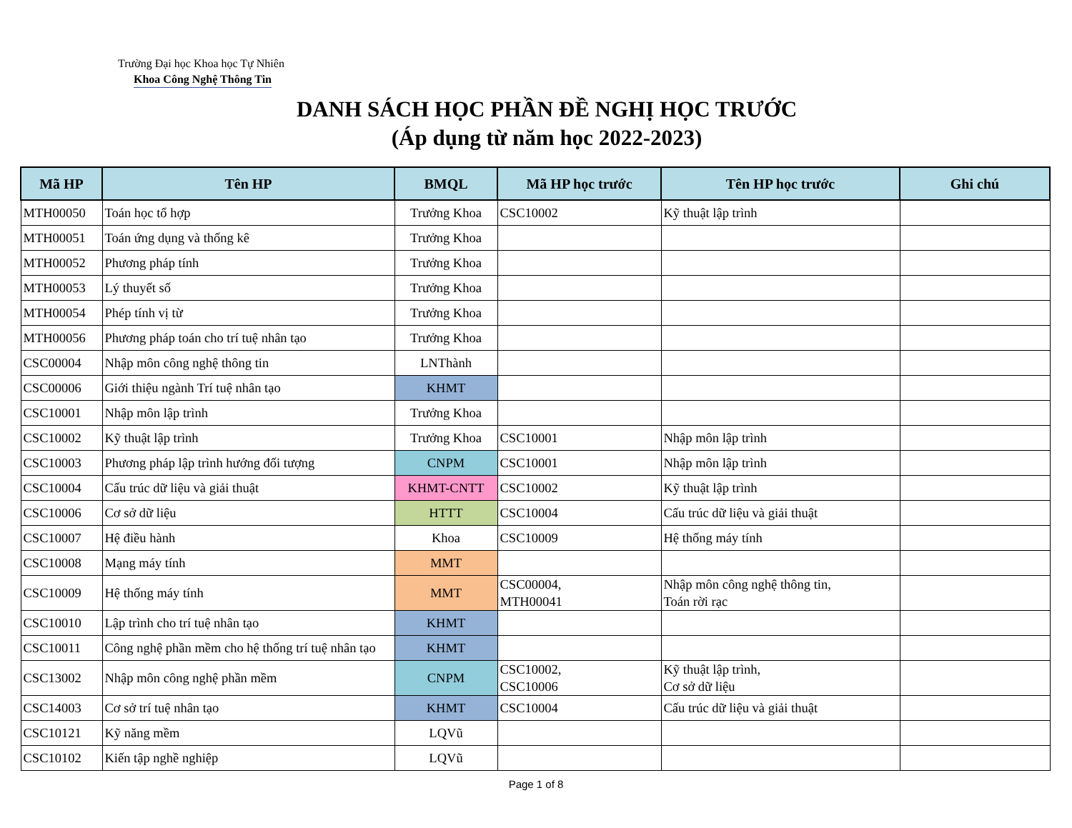Trường Đại học Khoa học Tự Nhiên
Khoa Công Nghệ Thông Tin
DANH SÁCH HỌC PHẦN ĐỀ NGHỊ HỌC TRƯỚC
(Áp dụng từ năm học 2022-2023)
| Mã HP | Tên HP | BMQL | Mã HP học trước | Tên HP học trước | Ghi chú |
| --- | --- | --- | --- | --- | --- |
| MTH00050 | Toán học tổ hợp | Trưởng Khoa | CSC10002 | Kỹ thuật lập trình | |
| MTH00051 | Toán ứng dụng và thống kê | Trưởng Khoa | | | |
| MTH00052 | Phương pháp tính | Trưởng Khoa | | | |
| MTH00053 | Lý thuyết số | Trưởng Khoa | | | |
| MTH00054 | Phép tính vị từ | Trưởng Khoa | | | |
| MTH00056 | Phương pháp toán cho trí tuệ nhân tạo | Trưởng Khoa | | | |
| CSC00004 | Nhập môn công nghệ thông tin | LNThành | | | |
| CSC00006 | Giới thiệu ngành Trí tuệ nhân tạo | KHMT | | | |
| CSC10001 | Nhập môn lập trình | Trưởng Khoa | | | |
| CSC10002 | Kỹ thuật lập trình | Trưởng Khoa | CSC10001 | Nhập môn lập trình | |
| CSC10003 | Phương pháp lập trình hướng đối tượng | CNPM | CSC10001 | Nhập môn lập trình | |
| CSC10004 | Cấu trúc dữ liệu và giải thuật | KHMT-CNTT | CSC10002 | Kỹ thuật lập trình | |
| CSC10006 | Cơ sở dữ liệu | HTTT | CSC10004 | Cấu trúc dữ liệu và giải thuật | |
| CSC10007 | Hệ điều hành | Khoa | CSC10009 | Hệ thống máy tính | |
| CSC10008 | Mạng máy tính | MMT | | | |
| CSC10009 | Hệ thống máy tính | MMT | CSC00004, MTH00041 | Nhập môn công nghệ thông tin, Toán rời rạc | |
| CSC10010 | Lập trình cho trí tuệ nhân tạo | KHMT | | | |
| CSC10011 | Công nghệ phần mềm cho hệ thống trí tuệ nhân tạo | KHMT | | | |
| CSC13002 | Nhập môn công nghệ phần mềm | CNPM | CSC10002, CSC10006 | Kỹ thuật lập trình, Cơ sở dữ liệu | |
| CSC14003 | Cơ sở trí tuệ nhân tạo | KHMT | CSC10004 | Cấu trúc dữ liệu và giải thuật | |
| CSC10121 | Kỹ năng mềm | LQVũ | | | |
| CSC10102 | Kiến tập nghề nghiệp | LQVũ | | | |
Page 1 of 8